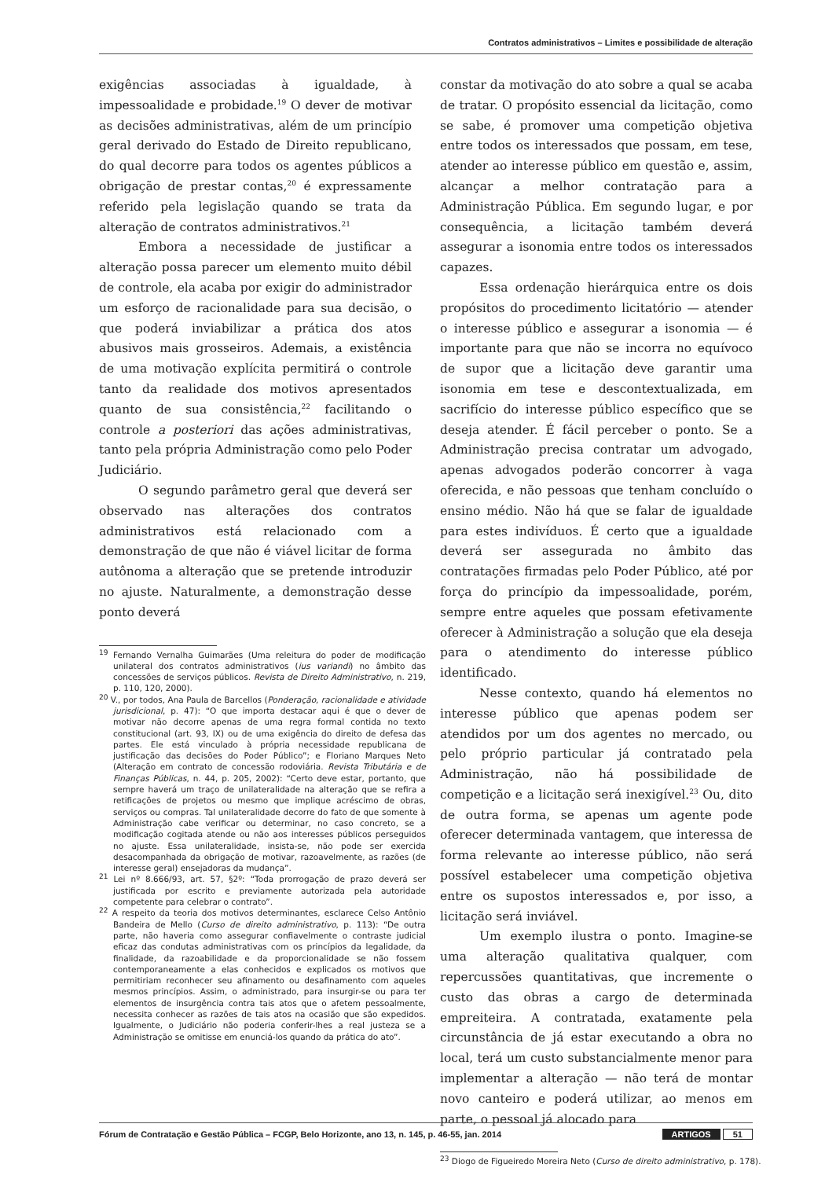Contratos administrativos – Limites e possibilidade de alteração
exigências associadas à igualdade, à impessoalidade e probidade.<sup>19</sup> O dever de motivar as decisões administrativas, além de um princípio geral derivado do Estado de Direito republicano, do qual decorre para todos os agentes públicos a obrigação de prestar contas,<sup>20</sup> é expressamente referido pela legislação quando se trata da alteração de contratos administrativos.<sup>21</sup>
Embora a necessidade de justificar a alteração possa parecer um elemento muito débil de controle, ela acaba por exigir do administrador um esforço de racionalidade para sua decisão, o que poderá inviabilizar a prática dos atos abusivos mais grosseiros. Ademais, a existência de uma motivação explícita permitirá o controle tanto da realidade dos motivos apresentados quanto de sua consistência,<sup>22</sup> facilitando o controle a posteriori das ações administrativas, tanto pela própria Administração como pelo Poder Judiciário.
O segundo parâmetro geral que deverá ser observado nas alterações dos contratos administrativos está relacionado com a demonstração de que não é viável licitar de forma autônoma a alteração que se pretende introduzir no ajuste. Naturalmente, a demonstração desse ponto deverá
<sup>19</sup> Fernando Vernalha Guimarães (Uma releitura do poder de modificação unilateral dos contratos administrativos (ius variandi) no âmbito das concessões de serviços públicos. Revista de Direito Administrativo, n. 219, p. 110, 120, 2000).
<sup>20</sup> V., por todos, Ana Paula de Barcellos (Ponderação, racionalidade e atividade jurisdicional, p. 47): “O que importa destacar aqui é que o dever de motivar não decorre apenas de uma regra formal contida no texto constitucional (art. 93, IX) ou de uma exigência do direito de defesa das partes. Ele está vinculado à própria necessidade republicana de justificação das decisões do Poder Público”; e Floriano Marques Neto (Alteração em contrato de concessão rodoviária. Revista Tributária e de Finanças Públicas, n. 44, p. 205, 2002): “Certo deve estar, portanto, que sempre haverá um traço de unilateralidade na alteração que se refira a retificações de projetos ou mesmo que implique acréscimo de obras, serviços ou compras. Tal unilateralidade decorre do fato de que somente à Administração cabe verificar ou determinar, no caso concreto, se a modificação cogitada atende ou não aos interesses públicos perseguidos no ajuste. Essa unilateralidade, insista-se, não pode ser exercida desacompanhada da obrigação de motivar, razoavelmente, as razões (de interesse geral) ensejadoras da mudança”.
<sup>21</sup> Lei nº 8.666/93, art. 57, §2º: “Toda prorrogação de prazo deverá ser justificada por escrito e previamente autorizada pela autoridade competente para celebrar o contrato”.
<sup>22</sup> A respeito da teoria dos motivos determinantes, esclarece Celso Antônio Bandeira de Mello (Curso de direito administrativo, p. 113): “De outra parte, não haveria como assegurar confiavelmente o contraste judicial eficaz das condutas administrativas com os princípios da legalidade, da finalidade, da razoabilidade e da proporcionalidade se não fossem contemporaneamente a elas conhecidos e explicados os motivos que permitiriam reconhecer seu afinamento ou desafinamento com aqueles mesmos princípios. Assim, o administrado, para insurgir-se ou para ter elementos de insurgência contra tais atos que o afetem pessoalmente, necessita conhecer as razões de tais atos na ocasião que são expedidos. Igualmente, o Judiciário não poderia conferir-lhes a real justeza se a Administração se omitisse em enunciá-los quando da prática do ato”.
constar da motivação do ato sobre a qual se acaba de tratar. O propósito essencial da licitação, como se sabe, é promover uma competição objetiva entre todos os interessados que possam, em tese, atender ao interesse público em questão e, assim, alcançar a melhor contratação para a Administração Pública. Em segundo lugar, e por consequência, a licitação também deverá assegurar a isonomia entre todos os interessados capazes.
Essa ordenação hierárquica entre os dois propósitos do procedimento licitatório — atender o interesse público e assegurar a isonomia — é importante para que não se incorra no equívoco de supor que a licitação deve garantir uma isonomia em tese e descontextualizada, em sacrifício do interesse público específico que se deseja atender. É fácil perceber o ponto. Se a Administração precisa contratar um advogado, apenas advogados poderão concorrer à vaga oferecida, e não pessoas que tenham concluído o ensino médio. Não há que se falar de igualdade para estes indivíduos. É certo que a igualdade deverá ser assegurada no âmbito das contratações firmadas pelo Poder Público, até por força do princípio da impessoalidade, porém, sempre entre aqueles que possam efetivamente oferecer à Administração a solução que ela deseja para o atendimento do interesse público identificado.
Nesse contexto, quando há elementos no interesse público que apenas podem ser atendidos por um dos agentes no mercado, ou pelo próprio particular já contratado pela Administração, não há possibilidade de competição e a licitação será inexigível.<sup>23</sup> Ou, dito de outra forma, se apenas um agente pode oferecer determinada vantagem, que interessa de forma relevante ao interesse público, não será possível estabelecer uma competição objetiva entre os supostos interessados e, por isso, a licitação será inviável.
Um exemplo ilustra o ponto. Imagine-se uma alteração qualitativa qualquer, com repercussões quantitativas, que incremente o custo das obras a cargo de determinada empreiteira. A contratada, exatamente pela circunstância de já estar executando a obra no local, terá um custo substancialmente menor para implementar a alteração — não terá de montar novo canteiro e poderá utilizar, ao menos em parte, o pessoal já alocado para
<sup>23</sup> Diogo de Figueiredo Moreira Neto (Curso de direito administrativo, p. 178).
Fórum de Contratação e Gestão Pública – FCGP, Belo Horizonte, ano 13, n. 145, p. 46-55, jan. 2014 ARTIGOS 51